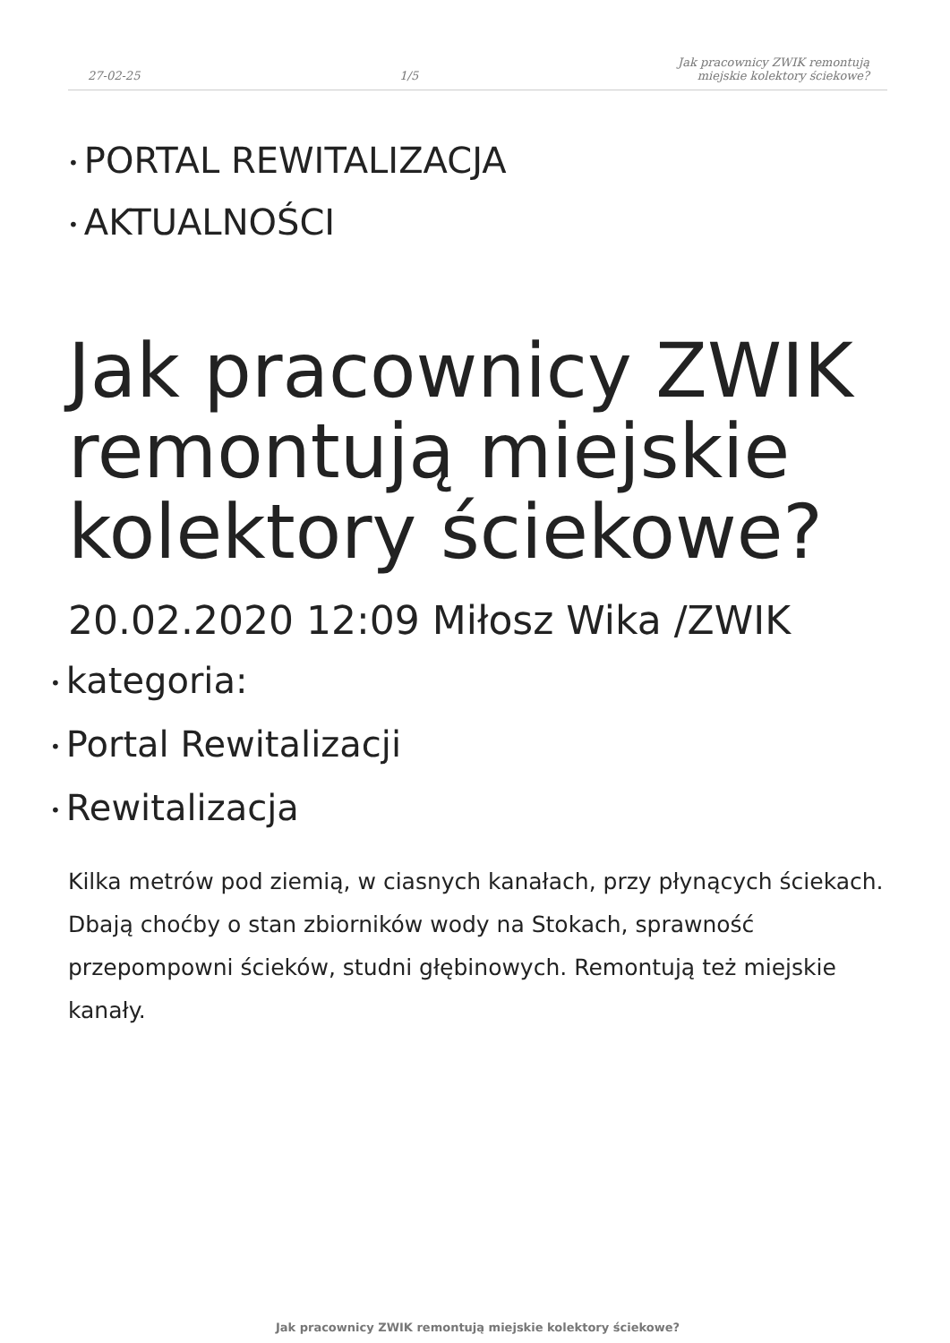27-02-25 1/5 Jak pracownicy ZWIK remontują
miejskie kolektory ściekowe?
• PORTAL REWITALIZACJA
• AKTUALNOŚCI
Jak pracownicy ZWIK remontują miejskie kolektory ściekowe?
20.02.2020 12:09 Miłosz Wika /ZWIK
• kategoria:
• Portal Rewitalizacji
• Rewitalizacja
Kilka metrów pod ziemią, w ciasnych kanałach, przy płynących ściekach. Dbają choćby o stan zbiorników wody na Stokach, sprawność przepompowni ścieków, studni głębinowych. Remontują też miejskie kanały.
Jak pracownicy ZWIK remontują miejskie kolektory ściekowe?